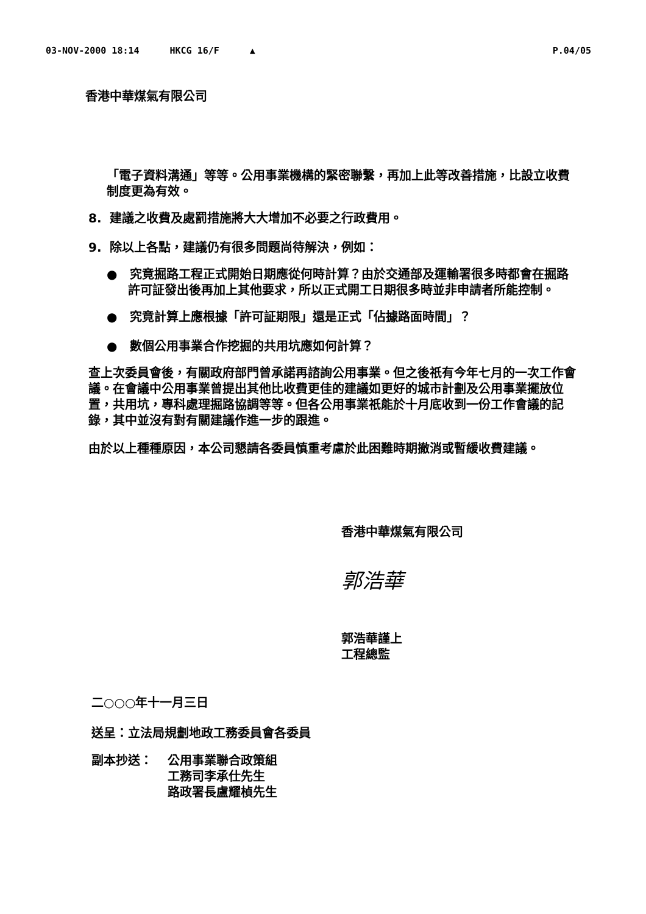03-NOV-2000 18:14 HKCG 16/F ▲ P.04/05
香港中華煤氣有限公司
「電子資料溝通」等等。公用事業機構的緊密聯繫，再加上此等改善措施，比設立收費制度更為有效。
8. 建議之收費及處罰措施將大大增加不必要之行政費用。
9. 除以上各點，建議仍有很多問題尚待解決，例如：
● 究竟掘路工程正式開始日期應從何時計算？由於交通部及運輸署很多時都會在掘路許可証發出後再加上其他要求，所以正式開工日期很多時並非申請者所能控制。
● 究竟計算上應根據「許可証期限」還是正式「佔據路面時間」？
● 數個公用事業合作挖掘的共用坑應如何計算？
查上次委員會後，有關政府部門曾承諾再諮詢公用事業。但之後祇有今年七月的一次工作會議。在會議中公用事業曾提出其他比收費更佳的建議如更好的城市計劃及公用事業擺放位置，共用坑，專科處理掘路協調等等。但各公用事業祇能於十月底收到一份工作會議的記錄，其中並沒有對有關建議作進一步的跟進。
由於以上種種原因，本公司懇請各委員慎重考慮於此困難時期撤消或暫緩收費建議。
香港中華煤氣有限公司
郭浩華
郭浩華謹上
工程總監
二○○○年十一月三日
送呈：立法局規劃地政工務委員會各委員
副本抄送： 公用事業聯合政策組
工務司李承仕先生
路政署長盧耀楨先生